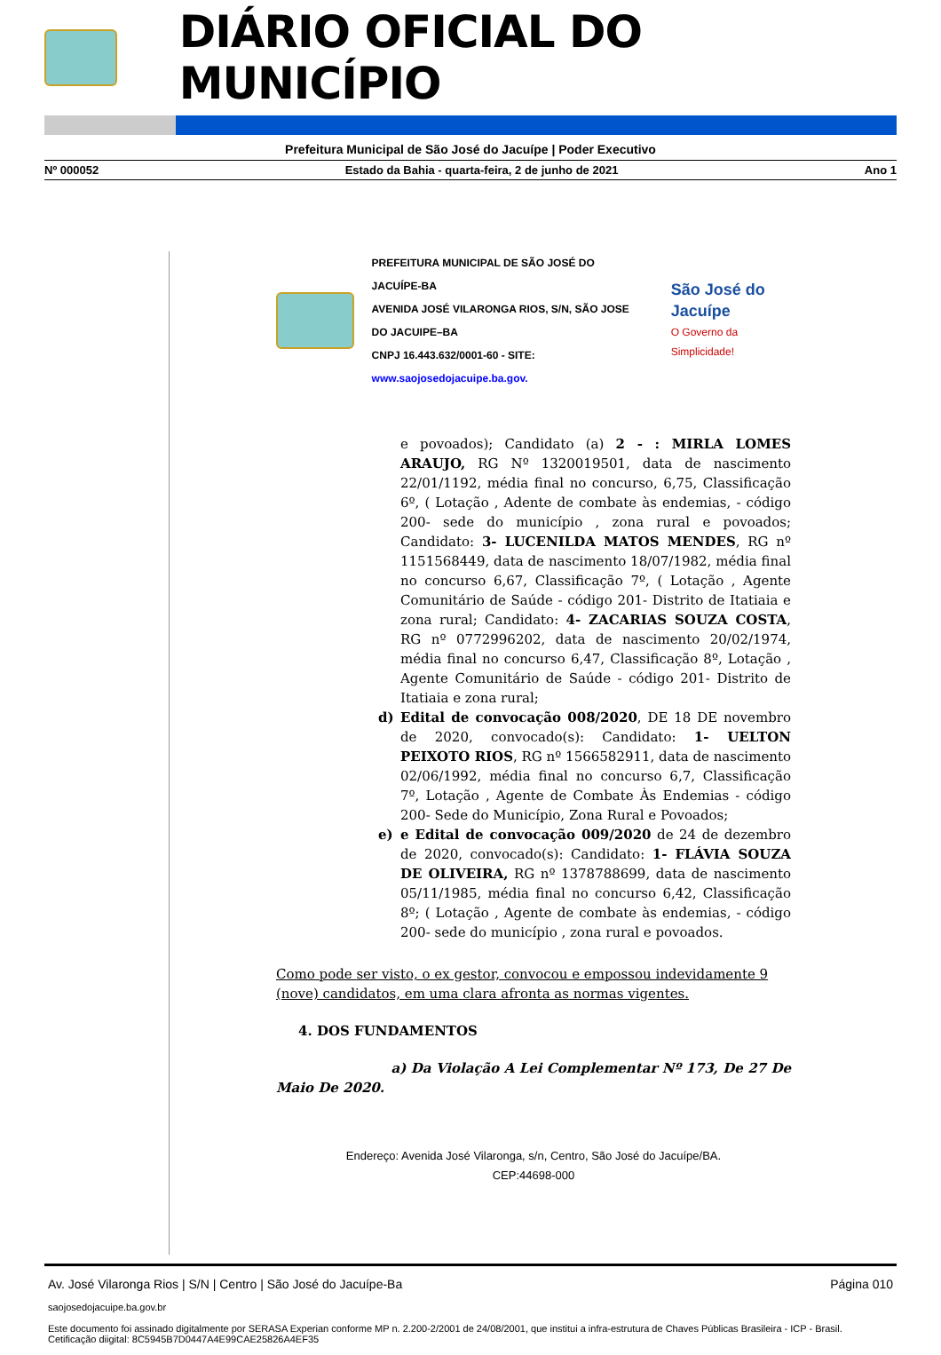DIÁRIO OFICIAL DO MUNICÍPIO
Prefeitura Municipal de São José do Jacuípe | Poder Executivo
Nº 000052 Estado da Bahia - quarta-feira, 2 de junho de 2021 Ano 1
PREFEITURA MUNICIPAL DE SÃO JOSÉ DO JACUÍPE-BA
AVENIDA JOSÉ VILARONGA RIOS, S/N, SÃO JOSE DO JACUIPE–BA
CNPJ 16.443.632/0001-60 - SITE: www.saojosedojacuipe.ba.gov.
São José do Jacuípe
O Governo da Simplicidade!
e povoados); Candidato (a) 2 - : MIRLA LOMES ARAUJO, RG Nº 1320019501, data de nascimento 22/01/1192, média final no concurso, 6,75, Classificação 6º, ( Lotação , Adente de combate às endemias, - código 200- sede do município , zona rural e povoados; Candidato: 3- LUCENILDA MATOS MENDES, RG nº 1151568449, data de nascimento 18/07/1982, média final no concurso 6,67, Classificação 7º, ( Lotação , Agente Comunitário de Saúde - código 201- Distrito de Itatiaia e zona rural; Candidato: 4- ZACARIAS SOUZA COSTA, RG nº 0772996202, data de nascimento 20/02/1974, média final no concurso 6,47, Classificação 8º, Lotação , Agente Comunitário de Saúde - código 201- Distrito de Itatiaia e zona rural;
d) Edital de convocação 008/2020, DE 18 DE novembro de 2020, convocado(s): Candidato: 1- UELTON PEIXOTO RIOS, RG nº 1566582911, data de nascimento 02/06/1992, média final no concurso 6,7, Classificação 7º, Lotação , Agente de Combate Às Endemias - código 200- Sede do Município, Zona Rural e Povoados;
e) e Edital de convocação 009/2020 de 24 de dezembro de 2020, convocado(s): Candidato: 1- FLÁVIA SOUZA DE OLIVEIRA, RG nº 1378788699, data de nascimento 05/11/1985, média final no concurso 6,42, Classificação 8º; ( Lotação , Agente de combate às endemias, - código 200- sede do município , zona rural e povoados.
Como pode ser visto, o ex gestor, convocou e empossou indevidamente 9 (nove) candidatos, em uma clara afronta as normas vigentes.
4. DOS FUNDAMENTOS
a) Da Violação A Lei Complementar Nº 173, De 27 De Maio De 2020.
Endereço: Avenida José Vilaronga, s/n, Centro, São José do Jacuípe/BA.
CEP:44698-000
Av. José Vilaronga Rios | S/N | Centro | São José do Jacuípe-Ba Página 010
saojosedojacuipe.ba.gov.br
Este documento foi assinado digitalmente por SERASA Experian conforme MP n. 2.200-2/2001 de 24/08/2001, que institui a infra-estrutura de Chaves Públicas Brasileira - ICP - Brasil. Cetificação diigital: 8C5945B7D0447A4E99CAE25826A4EF35